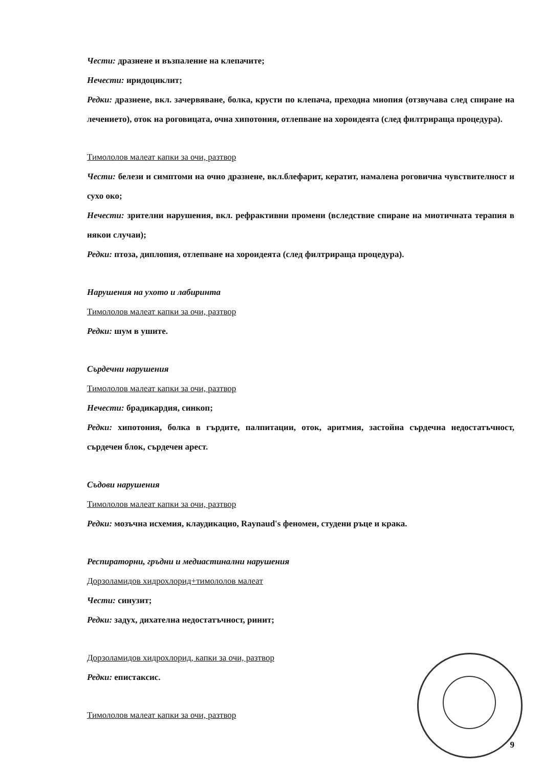Чести: дразнене и възпаление на клепачите;
Нечести: иридоциклит;
Редки: дразнене, вкл. зачервяване, болка, крусти по клепача, преходна миопия (отзвучава след спиране на лечението), оток на роговицата, очна хипотония, отлепване на хороидеята (след филтрираща процедура).
Тимололов малеат капки за очи, разтвор
Чести: белези и симптоми на очно дразнене, вкл.блефарит, кератит, намалена роговична чувствителност и сухо око;
Нечести: зрителни нарушения, вкл. рефрактивни промени (вследствие спиране на миотичната терапия в някои случаи);
Редки: птоза, диплопия, отлепване на хороидеята (след филтрираща процедура).
Нарушения на ухото и лабиринта
Тимололов малеат капки за очи, разтвор
Редки: шум в ушите.
Сърдечни нарушения
Тимололов малеат капки за очи, разтвор
Нечести: брадикардия, синкоп;
Редки: хипотония, болка в гърдите, палпитации, оток, аритмия, застойна сърдечна недостатъчност, сърдечен блок, сърдечен арест.
Съдови нарушения
Тимололов малеат капки за очи, разтвор
Редки: мозъчна исхемия, клаудикацио, Raynaud's феномен, студени ръце и крака.
Респираторни, гръдни и медиастинални нарушения
Дорзоламидов хидрохлорид+тимололов малеат
Чести: синузит;
Редки: задух, дихателна недостатъчност, ринит;
Дорзоламидов хидрохлорид, капки за очи, разтвор
Редки: епистаксис.
Тимололов малеат капки за очи, разтвор
9